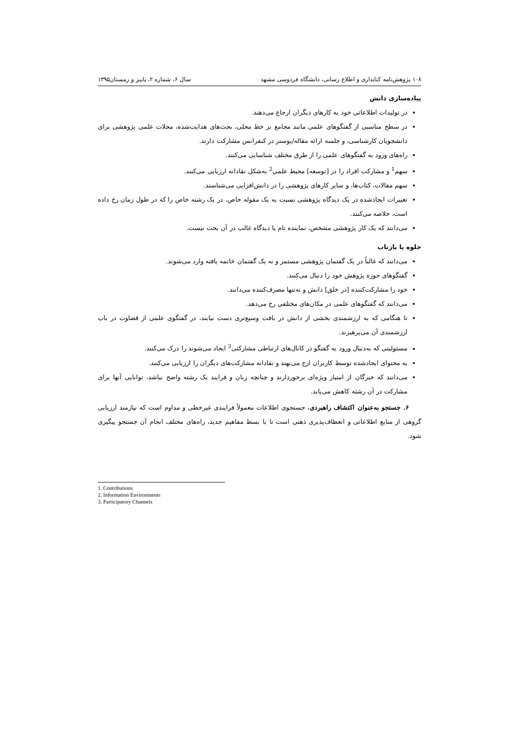۱۰۸ پژوهش‌نامه کتابداری و اطلاع رسانی، دانشگاه فردوسی مشهد سال ۶، شماره ۲، پاییز و زمستان۱۳۹۵
پیاده‌سازی دانش
در تولیدات اطلاعاتی خود به کارهای دیگران ارجاع می‌دهند.
در سطح مناسبی از گفتگوهای علمی مانند مجامع بر خط محلی، بحث‌های هدایت‌شده، مجلات علمی پژوهشی برای دانشجویان کارشناسی، و جلسه ارائه مقاله/پوستر در کنفرانس مشارکت دارند.
راه‌های ورود به گفتگوهای علمی را از طرق مختلف شناسایی می‌کنند.
سهم<sup>1</sup> و مشارکت افراد را در [توسعه] محیط علمی<sup>2</sup> به‌شکل نقادانه ارزیابی می‌کنند.
سهم مقالات، کتاب‌ها، و سایر کارهای پژوهشی را در دانش‌افزایی می‌شناسند.
تغییرات ایجادشده در یک دیدگاه پژوهشی نسبت به یک مقوله خاص، در یک رشته خاص را که در طول زمان رخ داده است، خلاصه می‌کنند.
می‌دانند که یک کار پژوهشی مشخص، نماینده تام یا دیدگاه غالب در آن بحث نیست.
جلوه یا بازتاب
می‌دانند که غالباً در یک گفتمان پژوهشی مستمر و نه یک گفتمان خاتمه یافته وارد می‌شوند.
گفتگوهای حوزه پژوهش خود را دنبال می‌کنند.
خود را مشارکت‌کننده [در خلق] دانش و نه‌تنها مصرف‌کننده می‌دانند.
می‌دانند که گفتگوهای علمی در مکان‌های مختلفی رخ می‌دهد.
تا هنگامی که به ارزشمندی بخشی از دانش در بافت وسیع‌تری دست نیابند، در گفتگوی علمی از قضاوت در باب ارزشمندی آن می‌پرهیزند.
مسئولیتی که به‌دنبال ورود به گفتگو در کانال‌های ارتباطی مشارکتی<sup>3</sup> ایجاد می‌شوند را درک می‌کنند.
به محتوای ایجادشده توسط کاربران ارج می‌نهند و نقادانه مشارکت‌های دیگران را ارزیابی می‌کنند.
می‌دانند که خبرگان از امتیاز ویژه‌ای برخوردارند و چنانچه زبان و فرایند یک رشته واضح نباشد، توانایی آنها برای مشارکت در آن رشته کاهش می‌یابد.
۶. جستجو به‌عنوان اکتشاف راهبردی. جستجوی اطلاعات معمولاً فرایندی غیرخطی و مداوم است که نیازمند ارزیابی گروهی از منابع اطلاعاتی و انعطاف‌پذیری ذهنی است تا با بسط مفاهیم جدید، راه‌های مختلف انجام آن جستجو پیگیری شود.
1. Contributions
2. Information Environments
3. Participatory Channels